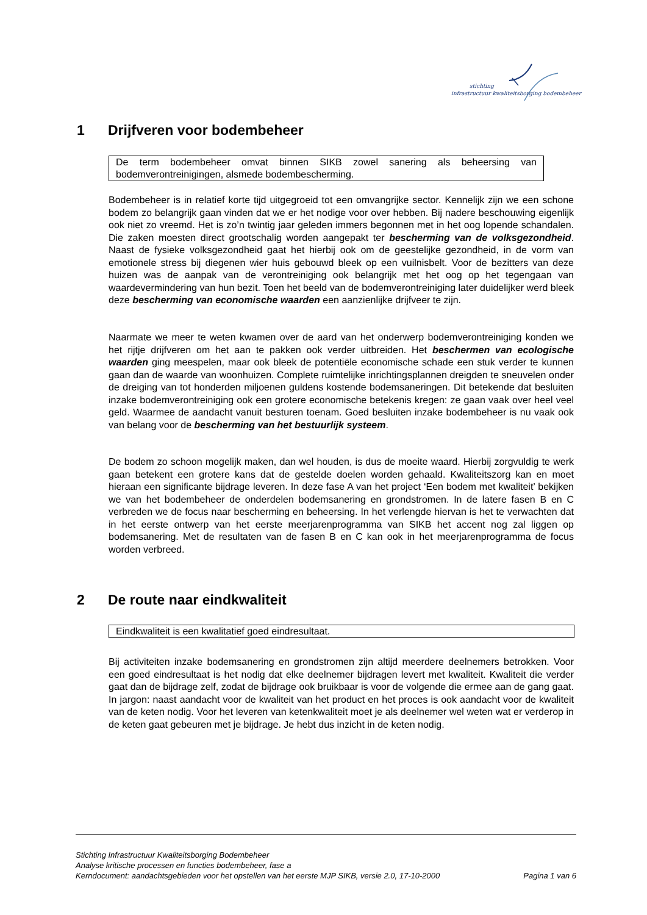stichting
infrastructuur kwaliteitsborging bodembeheer
1 Drijfveren voor bodembeheer
De term bodembeheer omvat binnen SIKB zowel sanering als beheersing van bodemverontreinigingen, alsmede bodembescherming.
Bodembeheer is in relatief korte tijd uitgegroeid tot een omvangrijke sector. Kennelijk zijn we een schone bodem zo belangrijk gaan vinden dat we er het nodige voor over hebben. Bij nadere beschouwing eigenlijk ook niet zo vreemd. Het is zo’n twintig jaar geleden immers begonnen met in het oog lopende schandalen. Die zaken moesten direct grootschalig worden aangepakt ter bescherming van de volksgezondheid. Naast de fysieke volksgezondheid gaat het hierbij ook om de geestelijke gezondheid, in de vorm van emotionele stress bij diegenen wier huis gebouwd bleek op een vuilnisbelt. Voor de bezitters van deze huizen was de aanpak van de verontreiniging ook belangrijk met het oog op het tegengaan van waardevermindering van hun bezit. Toen het beeld van de bodemverontreiniging later duidelijker werd bleek deze bescherming van economische waarden een aanzienlijke drijfveer te zijn.
Naarmate we meer te weten kwamen over de aard van het onderwerp bodemverontreiniging konden we het rijtje drijfveren om het aan te pakken ook verder uitbreiden. Het beschermen van ecologische waarden ging meespelen, maar ook bleek de potentiële economische schade een stuk verder te kunnen gaan dan de waarde van woonhuizen. Complete ruimtelijke inrichtingsplannen dreigden te sneuvelen onder de dreiging van tot honderden miljoenen guldens kostende bodemsaneringen. Dit betekende dat besluiten inzake bodemverontreiniging ook een grotere economische betekenis kregen: ze gaan vaak over heel veel geld. Waarmee de aandacht vanuit besturen toenam. Goed besluiten inzake bodembeheer is nu vaak ook van belang voor de bescherming van het bestuurlijk systeem.
De bodem zo schoon mogelijk maken, dan wel houden, is dus de moeite waard. Hierbij zorgvuldig te werk gaan betekent een grotere kans dat de gestelde doelen worden gehaald. Kwaliteitszorg kan en moet hieraan een significante bijdrage leveren. In deze fase A van het project ‘Een bodem met kwaliteit’ bekijken we van het bodembeheer de onderdelen bodemsanering en grondstromen. In de latere fasen B en C verbreden we de focus naar bescherming en beheersing. In het verlengde hiervan is het te verwachten dat in het eerste ontwerp van het eerste meerjarenprogramma van SIKB het accent nog zal liggen op bodemsanering. Met de resultaten van de fasen B en C kan ook in het meerjarenprogramma de focus worden verbreed.
2 De route naar eindkwaliteit
Eindkwaliteit is een kwalitatief goed eindresultaat.
Bij activiteiten inzake bodemsanering en grondstromen zijn altijd meerdere deelnemers betrokken. Voor een goed eindresultaat is het nodig dat elke deelnemer bijdragen levert met kwaliteit. Kwaliteit die verder gaat dan de bijdrage zelf, zodat de bijdrage ook bruikbaar is voor de volgende die ermee aan de gang gaat. In jargon: naast aandacht voor de kwaliteit van het product en het proces is ook aandacht voor de kwaliteit van de keten nodig. Voor het leveren van ketenkwaliteit moet je als deelnemer wel weten wat er verderop in de keten gaat gebeuren met je bijdrage. Je hebt dus inzicht in de keten nodig.
Stichting Infrastructuur Kwaliteitsborging Bodembeheer
Analyse kritische processen en functies bodembeheer, fase a
Kerndocument: aandachtsgebieden voor het opstellen van het eerste MJP SIKB, versie 2.0, 17-10-2000 Pagina 1 van 6